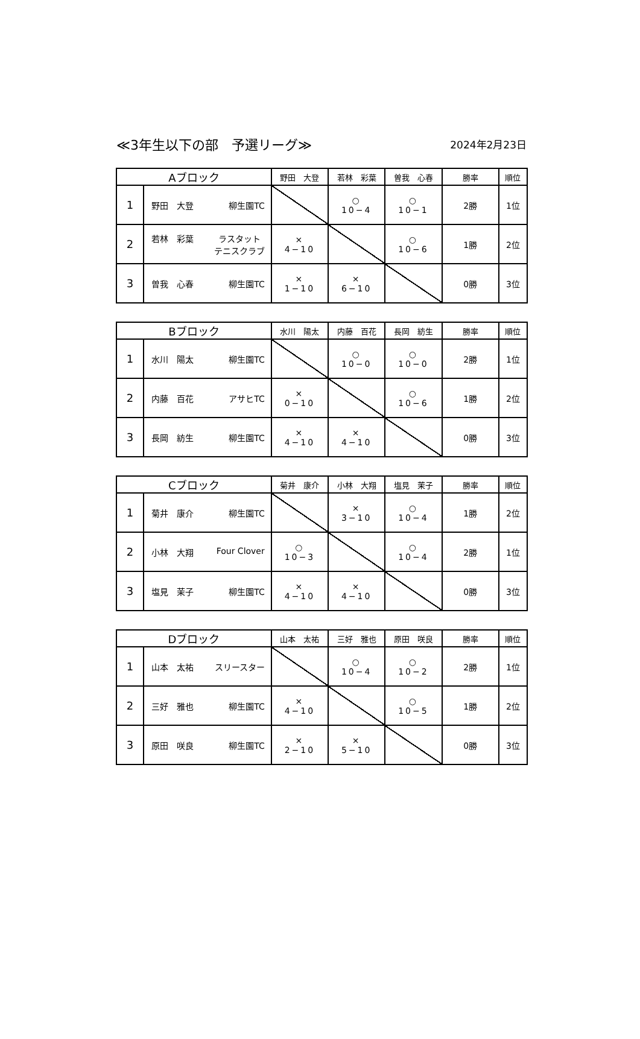≪3年生以下の部　予選リーグ≫
2024年2月23日
| Aブロック | | 野田 大登 | 若林 彩葉 | 曽我 心春 | 勝率 | 順位 |
| --- | --- | --- | --- | --- | --- | --- |
| 1 | 野田 大登 柳生園TC | | ○ 10−4 | ○ 10−1 | 2勝 | 1位 |
| 2 | 若林 彩葉 ラスタット テニスクラブ | × 4−10 | | ○ 10−6 | 1勝 | 2位 |
| 3 | 曽我 心春 柳生園TC | × 1−10 | × 6−10 | | 0勝 | 3位 |
| Bブロック | | 水川 陽太 | 内藤 百花 | 長岡 紡生 | 勝率 | 順位 |
| --- | --- | --- | --- | --- | --- | --- |
| 1 | 水川 陽太 柳生園TC | | ○ 10−0 | ○ 10−0 | 2勝 | 1位 |
| 2 | 内藤 百花 アサヒTC | × 0−10 | | ○ 10−6 | 1勝 | 2位 |
| 3 | 長岡 紡生 柳生園TC | × 4−10 | × 4−10 | | 0勝 | 3位 |
| Cブロック | | 菊井 康介 | 小林 大翔 | 塩見 茉子 | 勝率 | 順位 |
| --- | --- | --- | --- | --- | --- | --- |
| 1 | 菊井 康介 柳生園TC | | × 3−10 | ○ 10−4 | 1勝 | 2位 |
| 2 | 小林 大翔 Four Clover | ○ 10−3 | | ○ 10−4 | 2勝 | 1位 |
| 3 | 塩見 茉子 柳生園TC | × 4−10 | × 4−10 | | 0勝 | 3位 |
| Dブロック | | 山本 太祐 | 三好 雅也 | 原田 咲良 | 勝率 | 順位 |
| --- | --- | --- | --- | --- | --- | --- |
| 1 | 山本 太祐 スリースター | | ○ 10−4 | ○ 10−2 | 2勝 | 1位 |
| 2 | 三好 雅也 柳生園TC | × 4−10 | | ○ 10−5 | 1勝 | 2位 |
| 3 | 原田 咲良 柳生園TC | × 2−10 | × 5−10 | | 0勝 | 3位 |